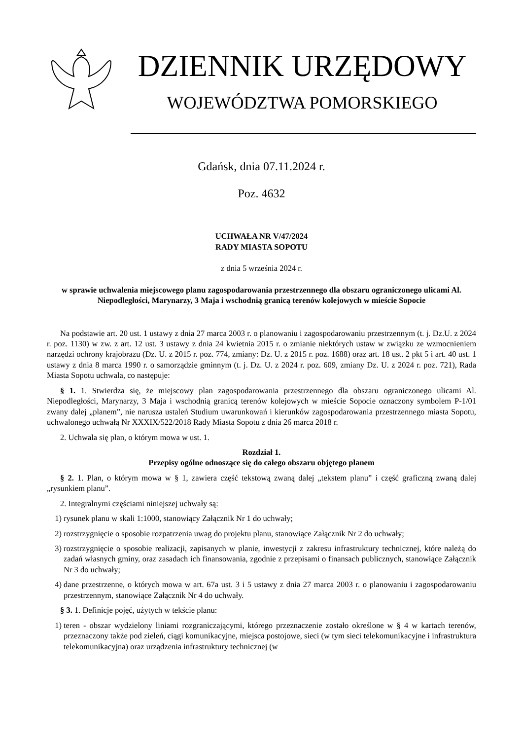DZIENNIK URZĘDOWY
WOJEWÓDZTWA POMORSKIEGO
Gdańsk, dnia 07.11.2024 r.
Poz. 4632
UCHWAŁA NR V/47/2024
RADY MIASTA SOPOTU
z dnia 5 września 2024 r.
w sprawie uchwalenia miejscowego planu zagospodarowania przestrzennego dla obszaru ograniczonego ulicami Al. Niepodległości, Marynarzy, 3 Maja i wschodnią granicą terenów kolejowych w mieście Sopocie
Na podstawie art. 20 ust. 1 ustawy z dnia 27 marca 2003 r. o planowaniu i zagospodarowaniu przestrzennym (t. j. Dz.U. z 2024 r. poz. 1130) w zw. z art. 12 ust. 3 ustawy z dnia 24 kwietnia 2015 r. o zmianie niektórych ustaw w związku ze wzmocnieniem narzędzi ochrony krajobrazu (Dz. U. z 2015 r. poz. 774, zmiany: Dz. U. z 2015 r. poz. 1688) oraz art. 18 ust. 2 pkt 5 i art. 40 ust. 1 ustawy z dnia 8 marca 1990 r. o samorządzie gminnym (t. j. Dz. U. z 2024 r. poz. 609, zmiany Dz. U. z 2024 r. poz. 721), Rada Miasta Sopotu uchwala, co następuje:
§ 1. 1. Stwierdza się, że miejscowy plan zagospodarowania przestrzennego dla obszaru ograniczonego ulicami Al. Niepodległości, Marynarzy, 3 Maja i wschodnią granicą terenów kolejowych w mieście Sopocie oznaczony symbolem P-1/01 zwany dalej „planem”, nie narusza ustaleń Studium uwarunkowań i kierunków zagospodarowania przestrzennego miasta Sopotu, uchwalonego uchwałą Nr XXXIX/522/2018 Rady Miasta Sopotu z dnia 26 marca 2018 r.
2. Uchwala się plan, o którym mowa w ust. 1.
Rozdział 1.
Przepisy ogólne odnoszące się do całego obszaru objętego planem
§ 2. 1. Plan, o którym mowa w § 1, zawiera część tekstową zwaną dalej „tekstem planu” i część graficzną zwaną dalej „rysunkiem planu”.
2. Integralnymi częściami niniejszej uchwały są:
1) rysunek planu w skali 1:1000, stanowiący Załącznik Nr 1 do uchwały;
2) rozstrzygnięcie o sposobie rozpatrzenia uwag do projektu planu, stanowiące Załącznik Nr 2 do uchwały;
3) rozstrzygnięcie o sposobie realizacji, zapisanych w planie, inwestycji z zakresu infrastruktury technicznej, które należą do zadań własnych gminy, oraz zasadach ich finansowania, zgodnie z przepisami o finansach publicznych, stanowiące Załącznik Nr 3 do uchwały;
4) dane przestrzenne, o których mowa w art. 67a ust. 3 i 5 ustawy z dnia 27 marca 2003 r. o planowaniu i zagospodarowaniu przestrzennym, stanowiące Załącznik Nr 4 do uchwały.
§ 3. 1. Definicje pojęć, użytych w tekście planu:
1) teren - obszar wydzielony liniami rozgraniczającymi, którego przeznaczenie zostało określone w § 4 w kartach terenów, przeznaczony także pod zieleń, ciągi komunikacyjne, miejsca postojowe, sieci (w tym sieci telekomunikacyjne i infrastruktura telekomunikacyjna) oraz urządzenia infrastruktury technicznej (w